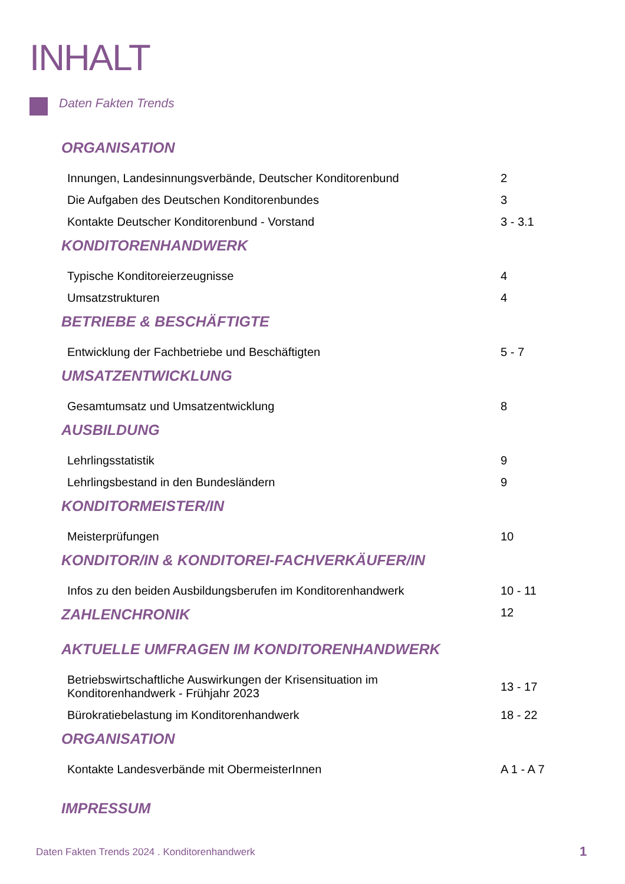INHALT
Daten Fakten Trends
ORGANISATION
Innungen, Landesinnungsverbände, Deutscher Konditorenbund 2
Die Aufgaben des Deutschen Konditorenbundes 3
Kontakte Deutscher Konditorenbund - Vorstand 3 - 3.1
KONDITORENHANDWERK
Typische Konditoreierzeugnisse 4
Umsatzstrukturen 4
BETRIEBE & BESCHÄFTIGTE
Entwicklung der Fachbetriebe und Beschäftigten 5 - 7
UMSATZENTWICKLUNG
Gesamtumsatz und Umsatzentwicklung 8
AUSBILDUNG
Lehrlingsstatistik 9
Lehrlingsbestand in den Bundesländern 9
KONDITORMEISTER/IN
Meisterprüfungen 10
KONDITOR/IN & KONDITOREI-FACHVERKÄUFER/IN
Infos zu den beiden Ausbildungsberufen im Konditorenhandwerk 10 - 11
ZAHLENCHRONIK
12
AKTUELLE UMFRAGEN IM KONDITORENHANDWERK
Betriebswirtschaftliche Auswirkungen der Krisensituation im
Konditorenhandwerk - Frühjahr 2023
13 - 17
Bürokratiebelastung im Konditorenhandwerk 18 - 22
ORGANISATION
Kontakte Landesverbände mit ObermeisterInnen A 1 - A 7
IMPRESSUM
Daten Fakten Trends 2024 . Konditorenhandwerk
1